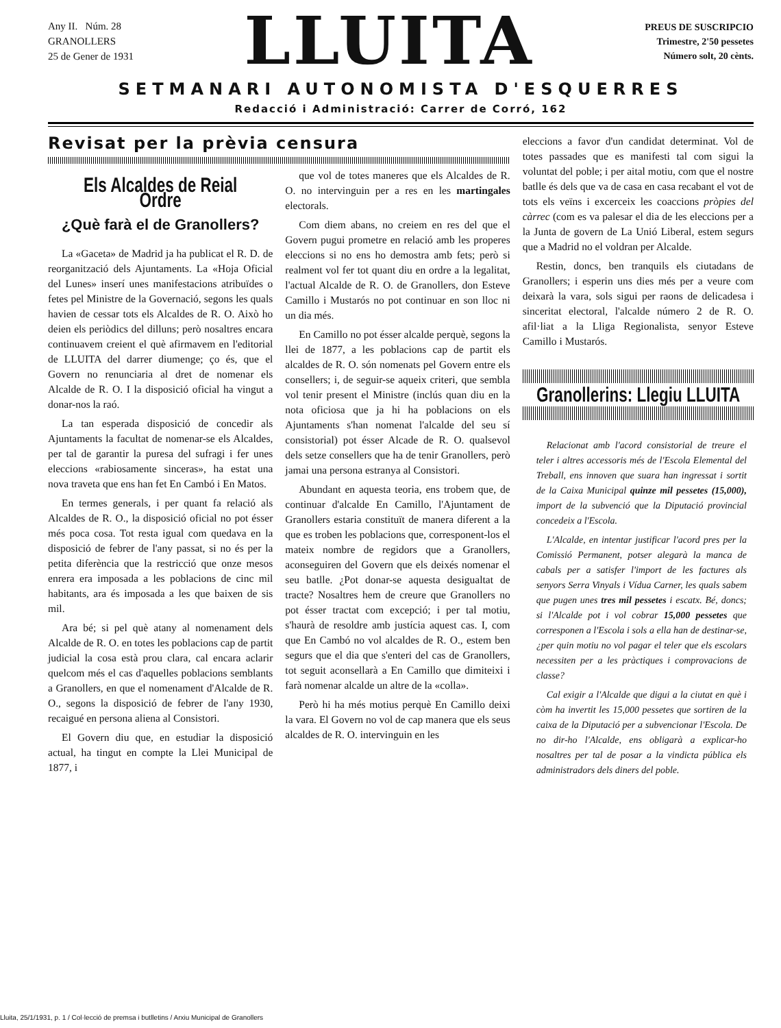Any II. Núm. 28
GRANOLLERS
25 de Gener de 1931
LLUITA
PREUS DE SUSCRIPCIO
Trimestre, 2'50 pessetes
Número solt, 20 cènts.
SETMANARI AUTONOMISTA D'ESQUERRES
Redacció i Administració: Carrer de Corró, 162
Revisat per la prèvia censura
Els Alcaldes de Reial Ordre
¿Què farà el de Granollers?
La «Gaceta» de Madrid ja ha publicat el R. D. de reorganització dels Ajuntaments. La «Hoja Oficial del Lunes» inserí unes manifestacions atribuïdes o fetes pel Ministre de la Governació, segons les quals havien de cessar tots els Alcaldes de R. O. Això ho deien els periòdics del dilluns; però nosaltres encara continuavem creient el què afirmavem en l'editorial de LLUITA del darrer diumenge; ço és, que el Govern no renunciaria al dret de nomenar els Alcalde de R. O. I la disposició oficial ha vingut a donar-nos la raó.
La tan esperada disposició de concedir als Ajuntaments la facultat de nomenar-se els Alcaldes, per tal de garantir la puresa del sufragi i fer unes eleccions «rabiosamente sinceras», ha estat una nova traveta que ens han fet En Cambó i En Matos.
En termes generals, i per quant fa relació als Alcaldes de R. O., la disposició oficial no pot ésser més poca cosa. Tot resta igual com quedava en la disposició de febrer de l'any passat, si no és per la petita diferència que la restricció que onze mesos enrera era imposada a les poblacions de cinc mil habitants, ara és imposada a les que baixen de sis mil.
Ara bé; si pel què atany al nomenament dels Alcalde de R. O. en totes les poblacions cap de partit judicial la cosa està prou clara, cal encara aclarir quelcom més el cas d'aquelles poblacions semblants a Granollers, en que el nomenament d'Alcalde de R. O., segons la disposició de febrer de l'any 1930, recaigué en persona aliena al Consistori.
El Govern diu que, en estudiar la disposició actual, ha tingut en compte la Llei Municipal de 1877, i
que vol de totes maneres que els Alcaldes de R. O. no intervinguin per a res en les martingales electorals.
Com diem abans, no creiem en res del que el Govern pugui prometre en relació amb les properes eleccions si no ens ho demostra amb fets; però si realment vol fer tot quant diu en ordre a la legalitat, l'actual Alcalde de R. O. de Granollers, don Esteve Camillo i Mustarós no pot continuar en son lloc ni un dia més.
En Camillo no pot ésser alcalde perquè, segons la llei de 1877, a les poblacions cap de partit els alcaldes de R. O. són nomenats pel Govern entre els consellers; i, de seguir-se aqueix criteri, que sembla vol tenir present el Ministre (inclús quan diu en la nota oficiosa que ja hi ha poblacions on els Ajuntaments s'han nomenat l'alcalde del seu sí consistorial) pot ésser Alcade de R. O. qualsevol dels setze consellers que ha de tenir Granollers, però jamai una persona estranya al Consistori.
Abundant en aquesta teoria, ens trobem que, de continuar d'alcalde En Camillo, l'Ajuntament de Granollers estaria constituït de manera diferent a la que es troben les poblacions que, corresponent-los el mateix nombre de regidors que a Granollers, aconseguiren del Govern que els deixés nomenar el seu batlle. ¿Pot donar-se aquesta desigualtat de tracte? Nosaltres hem de creure que Granollers no pot ésser tractat com excepció; i per tal motiu, s'haurà de resoldre amb justícia aquest cas. I, com que En Cambó no vol alcaldes de R. O., estem ben segurs que el dia que s'enteri del cas de Granollers, tot seguit aconsellarà a En Camillo que dimiteixi i farà nomenar alcalde un altre de la «colla».
Però hi ha més motius perquè En Camillo deixi la vara. El Govern no vol de cap manera que els seus alcaldes de R. O. intervinguin en les
eleccions a favor d'un candidat determinat. Vol de totes passades que es manifesti tal com sigui la voluntat del poble; i per aital motiu, com que el nostre batlle és dels que va de casa en casa recabant el vot de tots els veïns i excerceix les coaccions pròpies del càrrec (com es va palesar el dia de les eleccions per a la Junta de govern de La Unió Liberal, estem segurs que a Madrid no el voldran per Alcalde.
Restin, doncs, ben tranquils els ciutadans de Granollers; i esperin uns dies més per a veure com deixarà la vara, sols sigui per raons de delicadesa i sinceritat electoral, l'alcalde número 2 de R. O. afil·liat a la Lliga Regionalista, senyor Esteve Camillo i Mustarós.
Granollerins: Llegiu LLUITA
Relacionat amb l'acord consistorial de treure el teler i altres accessoris més de l'Escola Elemental del Treball, ens innoven que suara han ingressat i sortit de la Caixa Municipal quinze mil pessetes (15,000), import de la subvenció que la Diputació provincial concedeix a l'Escola.
L'Alcalde, en intentar justificar l'acord pres per la Comissió Permanent, potser alegarà la manca de cabals per a satisfer l'import de les factures als senyors Serra Vinyals i Vídua Carner, les quals sabem que pugen unes tres mil pessetes i escatx. Bé, doncs; si l'Alcalde pot i vol cobrar 15,000 pessetes que corresponen a l'Escola i sols a ella han de destinar-se, ¿per quin motiu no vol pagar el teler que els escolars necessiten per a les pràctiques i comprovacions de classe?
Cal exigir a l'Alcalde que digui a la ciutat en què i còm ha invertit les 15,000 pessetes que sortiren de la caixa de la Diputació per a subvencionar l'Escola. De no dir-ho l'Alcalde, ens obligarà a explicar-ho nosaltres per tal de posar a la vindicta pública els administradors dels diners del poble.
Lluita, 25/1/1931, p. 1 / Col·lecció de premsa i butlletins / Arxiu Municipal de Granollers